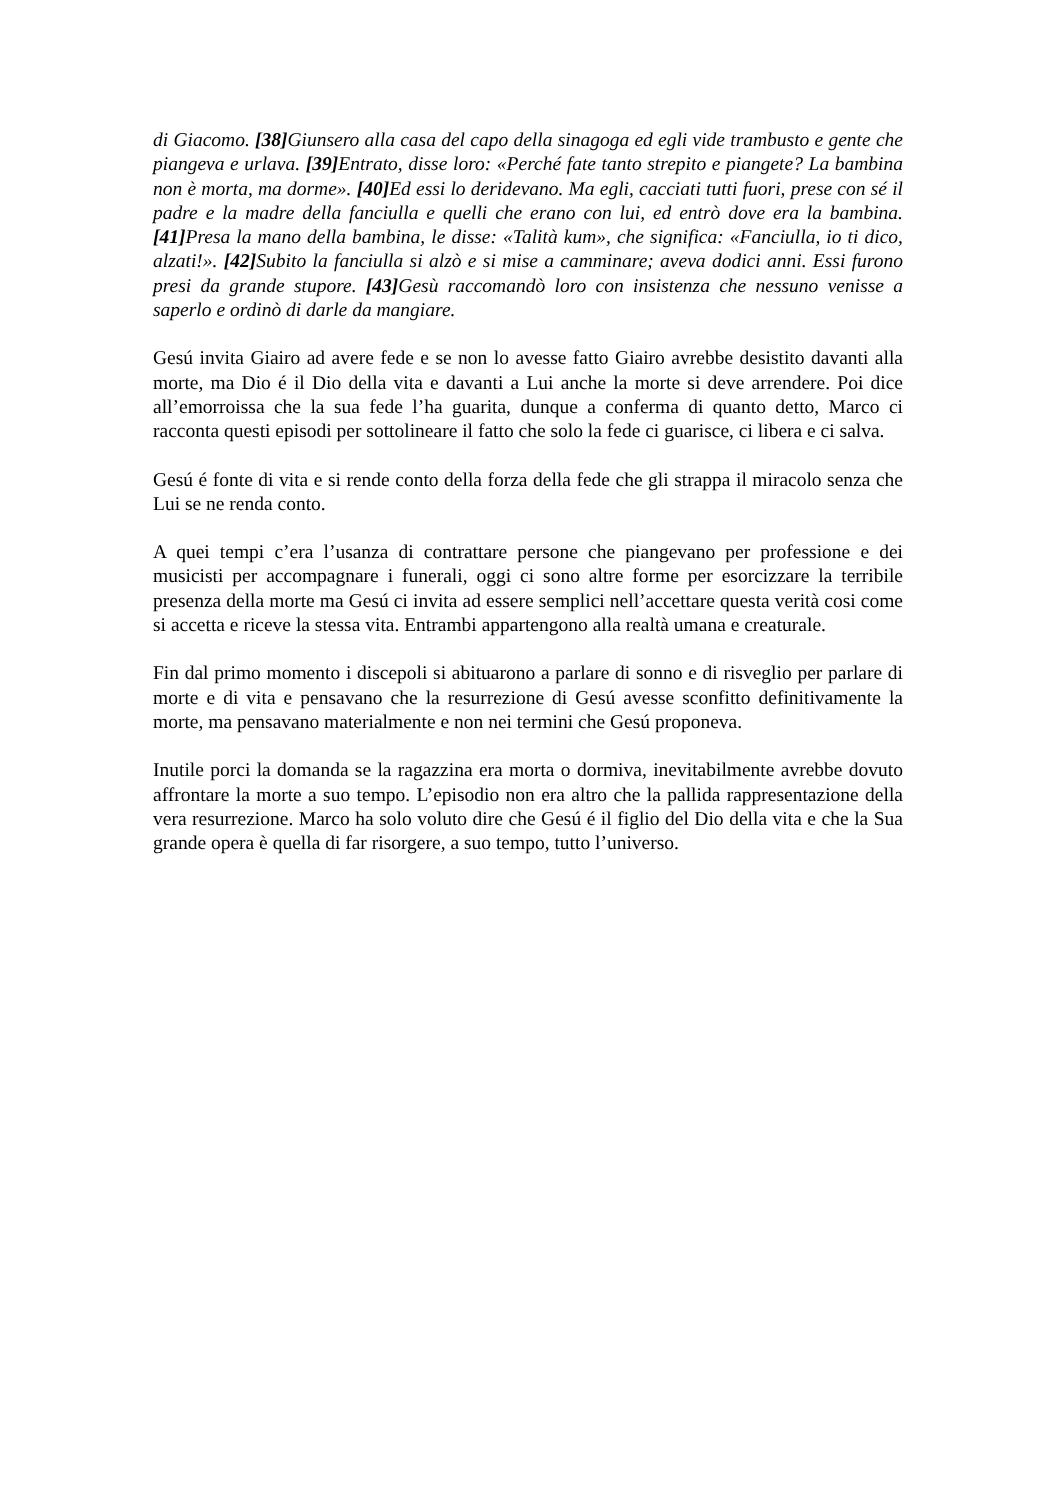di Giacomo. [38] Giunsero alla casa del capo della sinagoga ed egli vide trambusto e gente che piangeva e urlava. [39] Entrato, disse loro: «Perché fate tanto strepito e piangete? La bambina non è morta, ma dorme». [40] Ed essi lo deridevano. Ma egli, cacciati tutti fuori, prese con sé il padre e la madre della fanciulla e quelli che erano con lui, ed entrò dove era la bambina.[41] Presa la mano della bambina, le disse: «Talità kum», che significa: «Fanciulla, io ti dico, alzati!». [42] Subito la fanciulla si alzò e si mise a camminare; aveva dodici anni. Essi furono presi da grande stupore. [43] Gesù raccomandò loro con insistenza che nessuno venisse a saperlo e ordinò di darle da mangiare.
Gesú invita Giairo ad avere fede e se non lo avesse fatto Giairo avrebbe desistito davanti alla morte, ma Dio é il Dio della vita e davanti a Lui anche la morte si deve arrendere. Poi dice all’emorroissa che la sua fede l’ha guarita, dunque a conferma di quanto detto, Marco ci racconta questi episodi per sottolineare il fatto che solo la fede ci guarisce, ci libera e ci salva.
Gesú é fonte di vita e si rende conto della forza della fede che gli strappa il miracolo senza che Lui se ne renda conto.
A quei tempi c’era l’usanza di contrattare persone che piangevano per professione e dei musicisti per accompagnare i funerali, oggi ci sono altre forme per esorcizzare la terribile presenza della morte ma Gesú ci invita ad essere semplici nell’accettare questa verità cosi come si accetta e riceve la stessa vita. Entrambi appartengono alla realtà umana e creaturale.
Fin dal primo momento i discepoli si abituarono a parlare di sonno e di risveglio per parlare di morte e di vita e pensavano che la resurrezione di Gesú avesse sconfitto definitivamente la morte, ma pensavano materialmente e non nei termini che Gesú proponeva.
Inutile porci la domanda se la ragazzina era morta o dormiva, inevitabilmente avrebbe dovuto affrontare la morte a suo tempo. L’episodio non era altro che la pallida rappresentazione della vera resurrezione. Marco ha solo voluto dire che Gesú é il figlio del Dio della vita e che la Sua grande opera è quella di far risorgere, a suo tempo, tutto l’universo.